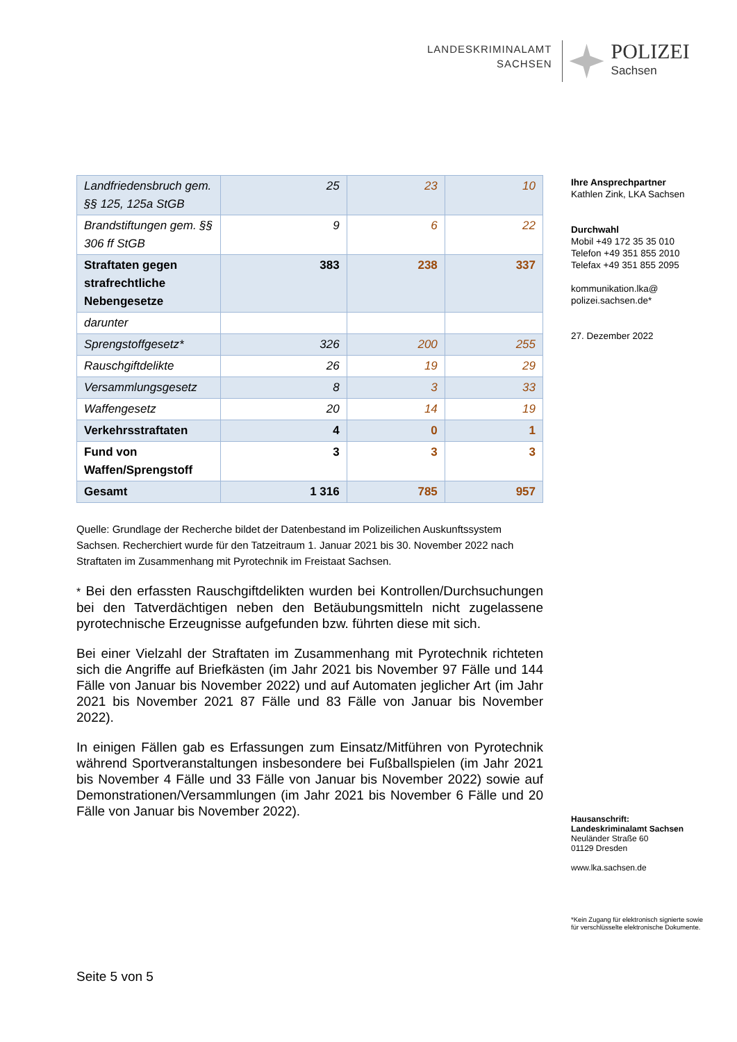LANDESKRIMINALAMT
SACHSEN
POLIZEI
Sachsen
| Landfriedensbruch gem. §§ 125, 125a StGB | 25 | 23 | 10 |
| Brandstiftungen gem. §§ 306 ff StGB | 9 | 6 | 22 |
| Straftaten gegen strafrechtliche Nebengesetze | 383 | 238 | 337 |
| darunter | | | |
| Sprengstoffgesetz* | 326 | 200 | 255 |
| Rauschgiftdelikte | 26 | 19 | 29 |
| Versammlungsgesetz | 8 | 3 | 33 |
| Waffengesetz | 20 | 14 | 19 |
| Verkehrsstraftaten | 4 | 0 | 1 |
| Fund von Waffen/Sprengstoff | 3 | 3 | 3 |
| Gesamt | 1 316 | 785 | 957 |
Quelle: Grundlage der Recherche bildet der Datenbestand im Polizeilichen Auskunftssystem Sachsen. Recherchiert wurde für den Tatzeitraum 1. Januar 2021 bis 30. November 2022 nach Straftaten im Zusammenhang mit Pyrotechnik im Freistaat Sachsen.
* Bei den erfassten Rauschgiftdelikten wurden bei Kontrollen/Durchsuchungen bei den Tatverdächtigen neben den Betäubungsmitteln nicht zugelassene pyrotechnische Erzeugnisse aufgefunden bzw. führten diese mit sich.
Bei einer Vielzahl der Straftaten im Zusammenhang mit Pyrotechnik richteten sich die Angriffe auf Briefkästen (im Jahr 2021 bis November 97 Fälle und 144 Fälle von Januar bis November 2022) und auf Automaten jeglicher Art (im Jahr 2021 bis November 2021 87 Fälle und 83 Fälle von Januar bis November 2022).
In einigen Fällen gab es Erfassungen zum Einsatz/Mitführen von Pyrotechnik während Sportveranstaltungen insbesondere bei Fußballspielen (im Jahr 2021 bis November 4 Fälle und 33 Fälle von Januar bis November 2022) sowie auf Demonstrationen/Versammlungen (im Jahr 2021 bis November 6 Fälle und 20 Fälle von Januar bis November 2022).
Ihre Ansprechpartner
Kathlen Zink, LKA Sachsen
Durchwahl
Mobil +49 172 35 35 010
Telefon +49 351 855 2010
Telefax +49 351 855 2095
kommunikation.lka@
polizei.sachsen.de*
27. Dezember 2022
Hausanschrift:
Landeskriminalamt Sachsen
Neuländer Straße 60
01129 Dresden
www.lka.sachsen.de
*Kein Zugang für elektronisch signierte sowie für verschlüsselte elektronische Dokumente.
Seite 5 von 5